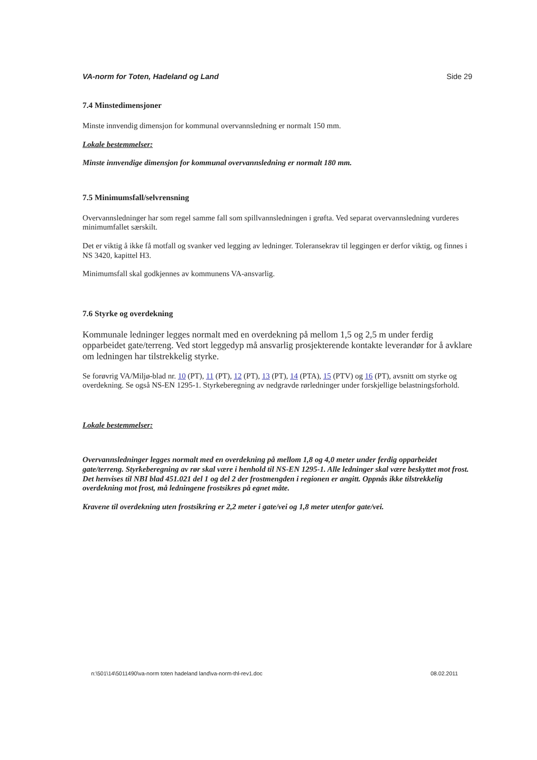VA-norm for Toten, Hadeland og Land Side 29
7.4 Minstedimensjoner
Minste innvendig dimensjon for kommunal overvannsledning er normalt 150 mm.
Lokale bestemmelser:
Minste innvendige dimensjon for kommunal overvannsledning er normalt 180 mm.
7.5 Minimumsfall/selvrensning
Overvannsledninger har som regel samme fall som spillvannsledningen i grøfta. Ved separat overvannsledning vurderes minimumfallet særskilt.
Det er viktig å ikke få motfall og svanker ved legging av ledninger. Toleransekrav til leggingen er derfor viktig, og finnes i NS 3420, kapittel H3.
Minimumsfall skal godkjennes av kommunens VA-ansvarlig.
7.6 Styrke og overdekning
Kommunale ledninger legges normalt med en overdekning på mellom 1,5 og 2,5 m under ferdig opparbeidet gate/terreng. Ved stort leggedyp må ansvarlig prosjekterende kontakte leverandør for å avklare om ledningen har tilstrekkelig styrke.
Se forøvrig VA/Miljø-blad nr. 10 (PT), 11 (PT), 12 (PT), 13 (PT), 14 (PTA), 15 (PTV) og 16 (PT), avsnitt om styrke og overdekning. Se også NS-EN 1295-1. Styrkeberegning av nedgravde rørledninger under forskjellige belastningsforhold.
Lokale bestemmelser:
Overvannsledninger legges normalt med en overdekning på mellom 1,8 og 4,0 meter under ferdig opparbeidet gate/terreng. Styrkeberegning av rør skal være i henhold til NS-EN 1295-1. Alle ledninger skal være beskyttet mot frost. Det henvises til NBI blad 451.021 del 1 og del 2 der frostmengden i regionen er angitt. Oppnås ikke tilstrekkelig overdekning mot frost, må ledningene frostsikres på egnet måte.
Kravene til overdekning uten frostsikring er 2,2 meter i gate/vei og 1,8 meter utenfor gate/vei.
n:\501\14\5011490\va-norm toten hadeland land\va-norm-thl-rev1.doc 08.02.2011